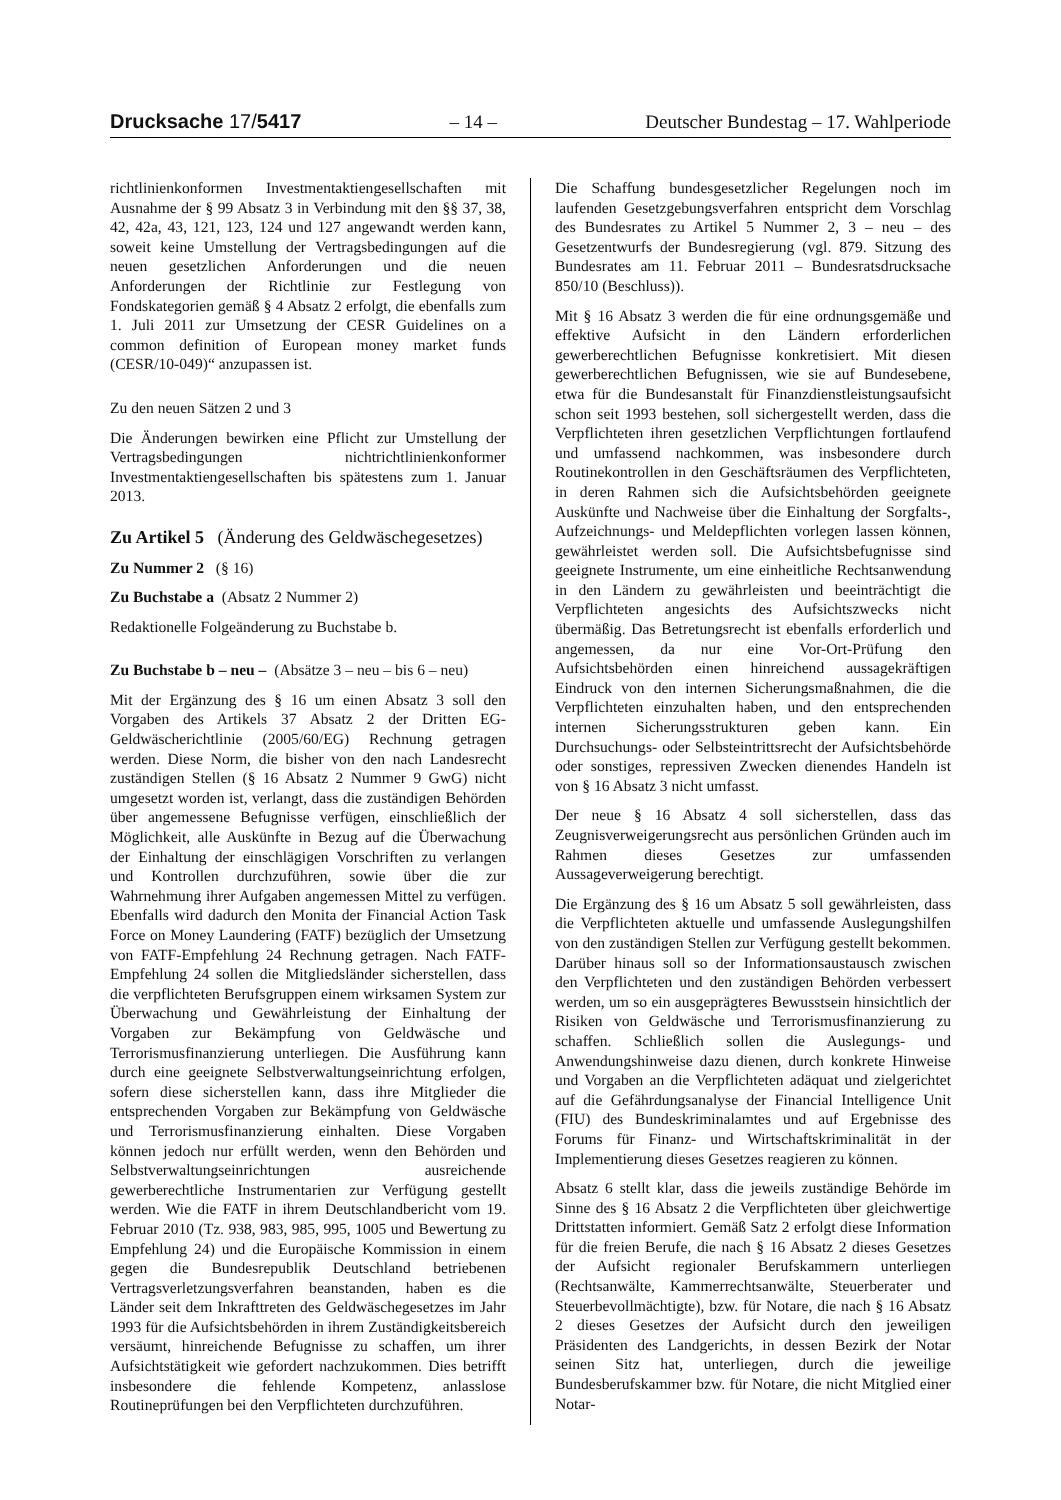Drucksache 17/5417 – 14 – Deutscher Bundestag – 17. Wahlperiode
richtlinienkonformen Investmentaktiengesellschaften mit Ausnahme der § 99 Absatz 3 in Verbindung mit den §§ 37, 38, 42, 42a, 43, 121, 123, 124 und 127 angewandt werden kann, soweit keine Umstellung der Vertragsbedingungen auf die neuen gesetzlichen Anforderungen und die neuen Anforderungen der Richtlinie zur Festlegung von Fondskategorien gemäß § 4 Absatz 2 erfolgt, die ebenfalls zum 1. Juli 2011 zur Umsetzung der CESR Guidelines on a common definition of European money market funds (CESR/10-049)“ anzupassen ist.
Zu den neuen Sätzen 2 und 3
Die Änderungen bewirken eine Pflicht zur Umstellung der Vertragsbedingungen nichtrichtlinienkonformer Investmentaktiengesellschaften bis spätestens zum 1. Januar 2013.
Zu Artikel 5 (Änderung des Geldwäschegesetzes)
Zu Nummer 2 (§ 16)
Zu Buchstabe a (Absatz 2 Nummer 2)
Redaktionelle Folgeänderung zu Buchstabe b.
Zu Buchstabe b – neu – (Absätze 3 – neu – bis 6 – neu)
Mit der Ergänzung des § 16 um einen Absatz 3 soll den Vorgaben des Artikels 37 Absatz 2 der Dritten EG-Geldwäscherichtlinie (2005/60/EG) Rechnung getragen werden. Diese Norm, die bisher von den nach Landesrecht zuständigen Stellen (§ 16 Absatz 2 Nummer 9 GwG) nicht umgesetzt worden ist, verlangt, dass die zuständigen Behörden über angemessene Befugnisse verfügen, einschließlich der Möglichkeit, alle Auskünfte in Bezug auf die Überwachung der Einhaltung der einschlägigen Vorschriften zu verlangen und Kontrollen durchzuführen, sowie über die zur Wahrnehmung ihrer Aufgaben angemessen Mittel zu verfügen. Ebenfalls wird dadurch den Monita der Financial Action Task Force on Money Laundering (FATF) bezüglich der Umsetzung von FATF-Empfehlung 24 Rechnung getragen. Nach FATF-Empfehlung 24 sollen die Mitgliedsländer sicherstellen, dass die verpflichteten Berufsgruppen einem wirksamen System zur Überwachung und Gewährleistung der Einhaltung der Vorgaben zur Bekämpfung von Geldwäsche und Terrorismusfinanzierung unterliegen. Die Ausführung kann durch eine geeignete Selbstverwaltungseinrichtung erfolgen, sofern diese sicherstellen kann, dass ihre Mitglieder die entsprechenden Vorgaben zur Bekämpfung von Geldwäsche und Terrorismusfinanzierung einhalten. Diese Vorgaben können jedoch nur erfüllt werden, wenn den Behörden und Selbstverwaltungseinrichtungen ausreichende gewerberechtliche Instrumentarien zur Verfügung gestellt werden. Wie die FATF in ihrem Deutschlandbericht vom 19. Februar 2010 (Tz. 938, 983, 985, 995, 1005 und Bewertung zu Empfehlung 24) und die Europäische Kommission in einem gegen die Bundesrepublik Deutschland betriebenen Vertragsverletzungsverfahren beanstanden, haben es die Länder seit dem Inkrafttreten des Geldwäschegesetzes im Jahr 1993 für die Aufsichtsbehörden in ihrem Zuständigkeitsbereich versäumt, hinreichende Befugnisse zu schaffen, um ihrer Aufsichtstätigkeit wie gefordert nachzukommen. Dies betrifft insbesondere die fehlende Kompetenz, anlasslose Routineprüfungen bei den Verpflichteten durchzuführen.
Die Schaffung bundesgesetzlicher Regelungen noch im laufenden Gesetzgebungsverfahren entspricht dem Vorschlag des Bundesrates zu Artikel 5 Nummer 2, 3 – neu – des Gesetzentwurfs der Bundesregierung (vgl. 879. Sitzung des Bundesrates am 11. Februar 2011 – Bundesratsdrucksache 850/10 (Beschluss)).
Mit § 16 Absatz 3 werden die für eine ordnungsgemäße und effektive Aufsicht in den Ländern erforderlichen gewerberechtlichen Befugnisse konkretisiert. Mit diesen gewerberechtlichen Befugnissen, wie sie auf Bundesebene, etwa für die Bundesanstalt für Finanzdienstleistungsaufsicht schon seit 1993 bestehen, soll sichergestellt werden, dass die Verpflichteten ihren gesetzlichen Verpflichtungen fortlaufend und umfassend nachkommen, was insbesondere durch Routinekontrollen in den Geschäftsräumen des Verpflichteten, in deren Rahmen sich die Aufsichtsbehörden geeignete Auskünfte und Nachweise über die Einhaltung der Sorgfalts-, Aufzeichnungs- und Meldepflichten vorlegen lassen können, gewährleistet werden soll. Die Aufsichtsbefugnisse sind geeignete Instrumente, um eine einheitliche Rechtsanwendung in den Ländern zu gewährleisten und beeinträchtigt die Verpflichteten angesichts des Aufsichtszwecks nicht übermäßig. Das Betretungsrecht ist ebenfalls erforderlich und angemessen, da nur eine Vor-Ort-Prüfung den Aufsichtsbehörden einen hinreichend aussagekräftigen Eindruck von den internen Sicherungsmaßnahmen, die die Verpflichteten einzuhalten haben, und den entsprechenden internen Sicherungsstrukturen geben kann. Ein Durchsuchungs- oder Selbsteintrittsrecht der Aufsichtsbehörde oder sonstiges, repressiven Zwecken dienendes Handeln ist von § 16 Absatz 3 nicht umfasst.
Der neue § 16 Absatz 4 soll sicherstellen, dass das Zeugnisverweigerungsrecht aus persönlichen Gründen auch im Rahmen dieses Gesetzes zur umfassenden Aussageverweigerung berechtigt.
Die Ergänzung des § 16 um Absatz 5 soll gewährleisten, dass die Verpflichteten aktuelle und umfassende Auslegungshilfen von den zuständigen Stellen zur Verfügung gestellt bekommen. Darüber hinaus soll so der Informationsaustausch zwischen den Verpflichteten und den zuständigen Behörden verbessert werden, um so ein ausgeprägteres Bewusstsein hinsichtlich der Risiken von Geldwäsche und Terrorismusfinanzierung zu schaffen. Schließlich sollen die Auslegungs- und Anwendungshinweise dazu dienen, durch konkrete Hinweise und Vorgaben an die Verpflichteten adäquat und zielgerichtet auf die Gefährdungsanalyse der Financial Intelligence Unit (FIU) des Bundeskriminalamtes und auf Ergebnisse des Forums für Finanz- und Wirtschaftskriminalität in der Implementierung dieses Gesetzes reagieren zu können.
Absatz 6 stellt klar, dass die jeweils zuständige Behörde im Sinne des § 16 Absatz 2 die Verpflichteten über gleichwertige Drittstatten informiert. Gemäß Satz 2 erfolgt diese Information für die freien Berufe, die nach § 16 Absatz 2 dieses Gesetzes der Aufsicht regionaler Berufskammern unterliegen (Rechtsanwälte, Kammerrechtsanwälte, Steuerberater und Steuerbevollmächtigte), bzw. für Notare, die nach § 16 Absatz 2 dieses Gesetzes der Aufsicht durch den jeweiligen Präsidenten des Landgerichts, in dessen Bezirk der Notar seinen Sitz hat, unterliegen, durch die jeweilige Bundesberufskammer bzw. für Notare, die nicht Mitglied einer Notar-